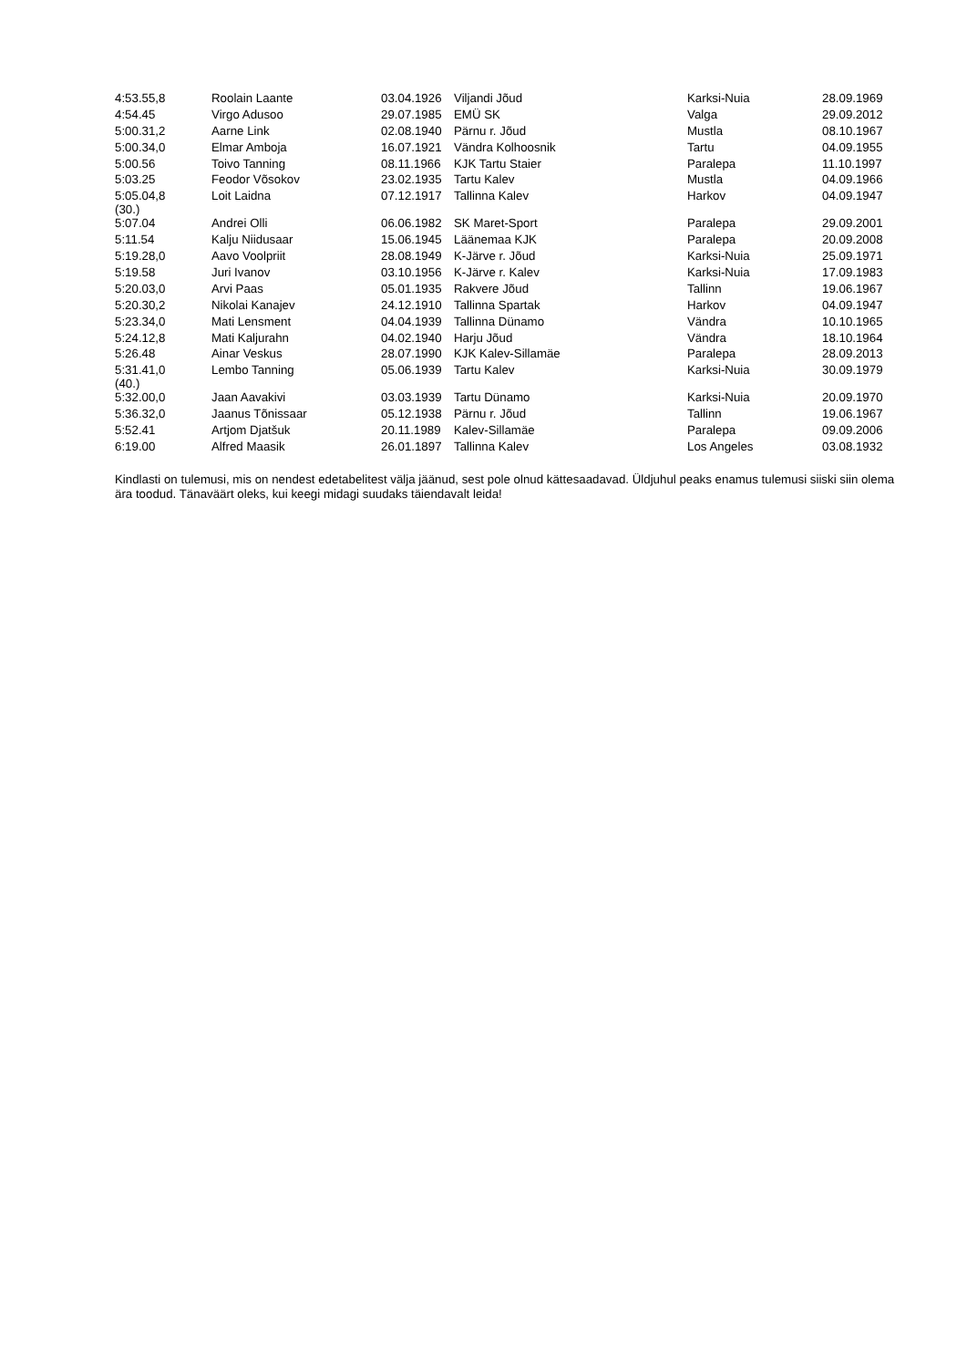| 4:53.55,8 | Roolain Laante | 03.04.1926 | Viljandi Jõud | Karksi-Nuia | 28.09.1969 |
| 4:54.45 | Virgo Adusoo | 29.07.1985 | EMÜ SK | Valga | 29.09.2012 |
| 5:00.31,2 | Aarne Link | 02.08.1940 | Pärnu r. Jõud | Mustla | 08.10.1967 |
| 5:00.34,0 | Elmar Amboja | 16.07.1921 | Vändra Kolhoosnik | Tartu | 04.09.1955 |
| 5:00.56 | Toivo Tanning | 08.11.1966 | KJK Tartu Staier | Paralepa | 11.10.1997 |
| 5:03.25 | Feodor Võsokov | 23.02.1935 | Tartu Kalev | Mustla | 04.09.1966 |
| 5:05.04,8 (30.) | Loit Laidna | 07.12.1917 | Tallinna Kalev | Harkov | 04.09.1947 |
| 5:07.04 | Andrei Olli | 06.06.1982 | SK Maret-Sport | Paralepa | 29.09.2001 |
| 5:11.54 | Kalju Niidusaar | 15.06.1945 | Läänemaa KJK | Paralepa | 20.09.2008 |
| 5:19.28,0 | Aavo Voolpriit | 28.08.1949 | K-Järve r. Jõud | Karksi-Nuia | 25.09.1971 |
| 5:19.58 | Juri Ivanov | 03.10.1956 | K-Järve r. Kalev | Karksi-Nuia | 17.09.1983 |
| 5:20.03,0 | Arvi Paas | 05.01.1935 | Rakvere Jõud | Tallinn | 19.06.1967 |
| 5:20.30,2 | Nikolai Kanajev | 24.12.1910 | Tallinna Spartak | Harkov | 04.09.1947 |
| 5:23.34,0 | Mati Lensment | 04.04.1939 | Tallinna Dünamo | Vändra | 10.10.1965 |
| 5:24.12,8 | Mati Kaljurahn | 04.02.1940 | Harju Jõud | Vändra | 18.10.1964 |
| 5:26.48 | Ainar Veskus | 28.07.1990 | KJK Kalev-Sillamäe | Paralepa | 28.09.2013 |
| 5:31.41,0 (40.) | Lembo Tanning | 05.06.1939 | Tartu Kalev | Karksi-Nuia | 30.09.1979 |
| 5:32.00,0 | Jaan Aavakivi | 03.03.1939 | Tartu Dünamo | Karksi-Nuia | 20.09.1970 |
| 5:36.32,0 | Jaanus Tõnissaar | 05.12.1938 | Pärnu r. Jõud | Tallinn | 19.06.1967 |
| 5:52.41 | Artjom Djatšuk | 20.11.1989 | Kalev-Sillamäe | Paralepa | 09.09.2006 |
| 6:19.00 | Alfred Maasik | 26.01.1897 | Tallinna Kalev | Los Angeles | 03.08.1932 |
Kindlasti on tulemusi, mis on nendest edetabelitest välja jäänud, sest pole olnud kättesaadavad. Üldjuhul peaks enamus tulemusi siiski siin olema ära toodud. Tänaväärt oleks, kui keegi midagi suudaks täiendavalt leida!